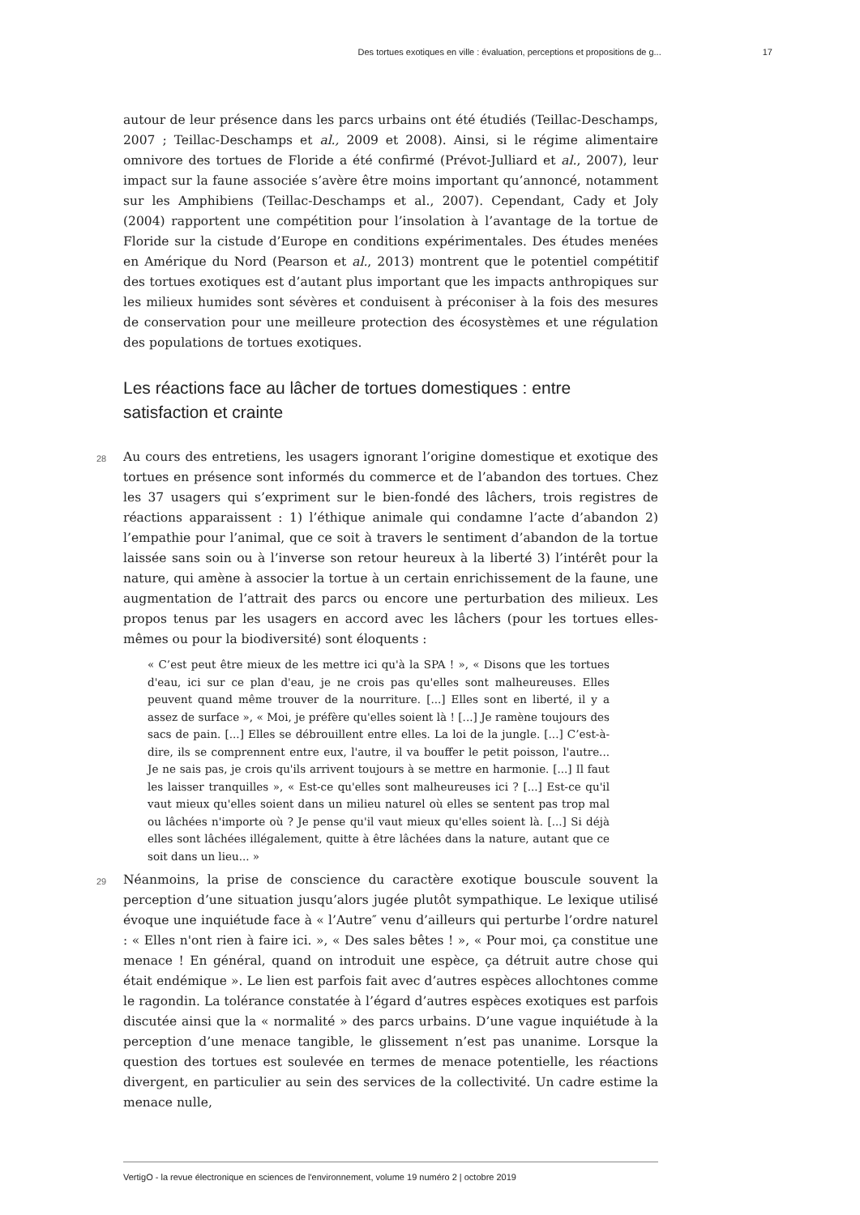Des tortues exotiques en ville : évaluation, perceptions et propositions de g... 17
autour de leur présence dans les parcs urbains ont été étudiés (Teillac-Deschamps, 2007 ; Teillac-Deschamps et al., 2009 et 2008). Ainsi, si le régime alimentaire omnivore des tortues de Floride a été confirmé (Prévot-Julliard et al., 2007), leur impact sur la faune associée s’avère être moins important qu’annoncé, notamment sur les Amphibiens (Teillac-Deschamps et al., 2007). Cependant, Cady et Joly (2004) rapportent une compétition pour l’insolation à l’avantage de la tortue de Floride sur la cistude d’Europe en conditions expérimentales. Des études menées en Amérique du Nord (Pearson et al., 2013) montrent que le potentiel compétitif des tortues exotiques est d’autant plus important que les impacts anthropiques sur les milieux humides sont sévères et conduisent à préconiser à la fois des mesures de conservation pour une meilleure protection des écosystèmes et une régulation des populations de tortues exotiques.
Les réactions face au lâcher de tortues domestiques : entre satisfaction et crainte
28 Au cours des entretiens, les usagers ignorant l’origine domestique et exotique des tortues en présence sont informés du commerce et de l’abandon des tortues. Chez les 37 usagers qui s’expriment sur le bien-fondé des lâchers, trois registres de réactions apparaissent : 1) l’éthique animale qui condamne l’acte d’abandon 2) l’empathie pour l’animal, que ce soit à travers le sentiment d’abandon de la tortue laissée sans soin ou à l’inverse son retour heureux à la liberté 3) l’intérêt pour la nature, qui amène à associer la tortue à un certain enrichissement de la faune, une augmentation de l’attrait des parcs ou encore une perturbation des milieux. Les propos tenus par les usagers en accord avec les lâchers (pour les tortues elles-mêmes ou pour la biodiversité) sont éloquents :
« C’est peut être mieux de les mettre ici qu'à la SPA ! », « Disons que les tortues d'eau, ici sur ce plan d'eau, je ne crois pas qu'elles sont malheureuses. Elles peuvent quand même trouver de la nourriture. [...] Elles sont en liberté, il y a assez de surface », « Moi, je préfère qu'elles soient là ! [...] Je ramène toujours des sacs de pain. [...] Elles se débrouillent entre elles. La loi de la jungle. [...] C’est-à-dire, ils se comprennent entre eux, l'autre, il va bouffer le petit poisson, l'autre... Je ne sais pas, je crois qu'ils arrivent toujours à se mettre en harmonie. [...] Il faut les laisser tranquilles », « Est-ce qu'elles sont malheureuses ici ? [...] Est-ce qu'il vaut mieux qu'elles soient dans un milieu naturel où elles se sentent pas trop mal ou lâchées n'importe où ? Je pense qu'il vaut mieux qu'elles soient là. [...] Si déjà elles sont lâchées illégalement, quitte à être lâchées dans la nature, autant que ce soit dans un lieu... »
29 Néanmoins, la prise de conscience du caractère exotique bouscule souvent la perception d’une situation jusqu’alors jugée plutôt sympathique. Le lexique utilisé évoque une inquiétude face à « l’Autre″ venu d’ailleurs qui perturbe l’ordre naturel : « Elles n'ont rien à faire ici. », « Des sales bêtes ! », « Pour moi, ça constitue une menace ! En général, quand on introduit une espèce, ça détruit autre chose qui était endémique ». Le lien est parfois fait avec d’autres espèces allochtones comme le ragondin. La tolérance constatée à l’égard d’autres espèces exotiques est parfois discutée ainsi que la « normalité » des parcs urbains. D’une vague inquiétude à la perception d’une menace tangible, le glissement n’est pas unanime. Lorsque la question des tortues est soulevée en termes de menace potentielle, les réactions divergent, en particulier au sein des services de la collectivité. Un cadre estime la menace nulle,
VertigO - la revue électronique en sciences de l'environnement, volume 19 numéro 2 | octobre 2019